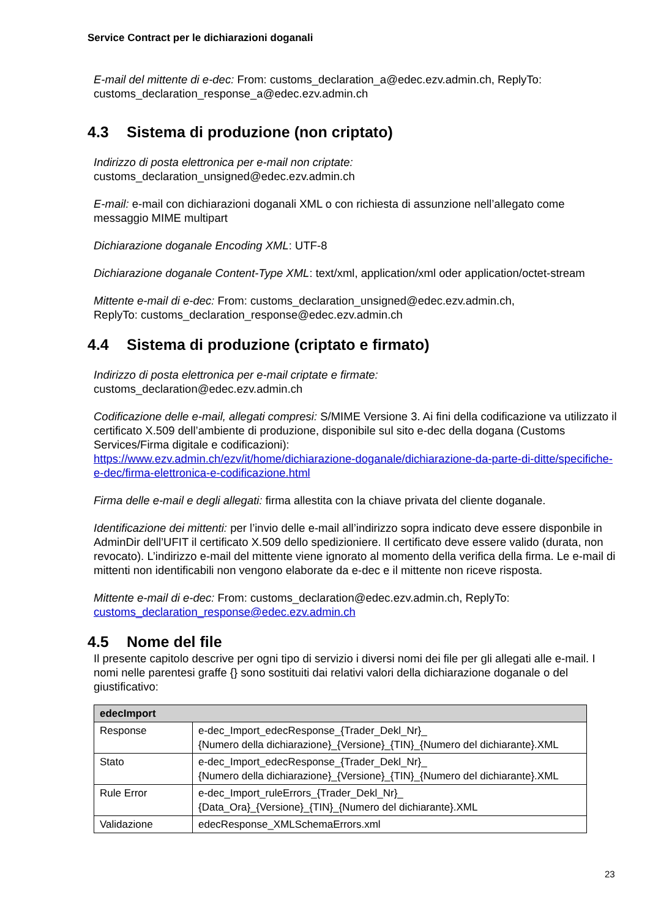Service Contract per le dichiarazioni doganali
E-mail del mittente di e-dec: From: customs_declaration_a@edec.ezv.admin.ch, ReplyTo: customs_declaration_response_a@edec.ezv.admin.ch
4.3 Sistema di produzione (non criptato)
Indirizzo di posta elettronica per e-mail non criptate:
customs_declaration_unsigned@edec.ezv.admin.ch
E-mail: e-mail con dichiarazioni doganali XML o con richiesta di assunzione nell’allegato come messaggio MIME multipart
Dichiarazione doganale Encoding XML: UTF-8
Dichiarazione doganale Content-Type XML: text/xml, application/xml oder application/octet-stream
Mittente e-mail di e-dec: From: customs_declaration_unsigned@edec.ezv.admin.ch,
ReplyTo: customs_declaration_response@edec.ezv.admin.ch
4.4 Sistema di produzione (criptato e firmato)
Indirizzo di posta elettronica per e-mail criptate e firmate:
customs_declaration@edec.ezv.admin.ch
Codificazione delle e-mail, allegati compresi: S/MIME Versione 3. Ai fini della codificazione va utilizzato il certificato X.509 dell’ambiente di produzione, disponibile sul sito e-dec della dogana (Customs Services/Firma digitale e codificazioni):
https://www.ezv.admin.ch/ezv/it/home/dichiarazione-doganale/dichiarazione-da-parte-di-ditte/specifiche-e-dec/firma-elettronica-e-codificazione.html
Firma delle e-mail e degli allegati: firma allestita con la chiave privata del cliente doganale.
Identificazione dei mittenti: per l’invio delle e-mail all’indirizzo sopra indicato deve essere disponbile in AdminDir dell’UFIT il certificato X.509 dello spedizioniere. Il certificato deve essere valido (durata, non revocato). L’indirizzo e-mail del mittente viene ignorato al momento della verifica della firma. Le e-mail di mittenti non identificabili non vengono elaborate da e-dec e il mittente non riceve risposta.
Mittente e-mail di e-dec: From: customs_declaration@edec.ezv.admin.ch, ReplyTo:
customs_declaration_response@edec.ezv.admin.ch
4.5 Nome del file
Il presente capitolo descrive per ogni tipo di servizio i diversi nomi dei file per gli allegati alle e-mail. I nomi nelle parentesi graffe {} sono sostituiti dai relativi valori della dichiarazione doganale o del giustificativo:
| edecImport | |
| --- | --- |
| Response | e-dec_Import_edecResponse_{Trader_Dekl_Nr}_ {Numero della dichiarazione}_{Versione}_{TIN}_{Numero del dichiarante}.XML |
| Stato | e-dec_Import_edecResponse_{Trader_Dekl_Nr}_ {Numero della dichiarazione}_{Versione}_{TIN}_{Numero del dichiarante}.XML |
| Rule Error | e-dec_Import_ruleErrors_{Trader_Dekl_Nr}_ {Data_Ora}_{Versione}_{TIN}_{Numero del dichiarante}.XML |
| Validazione | edecResponse_XMLSchemaErrors.xml |
23